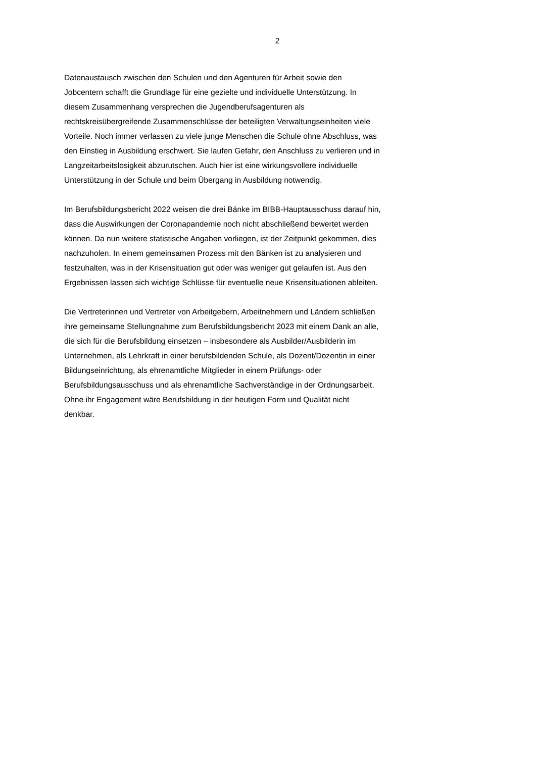2
Datenaustausch zwischen den Schulen und den Agenturen für Arbeit sowie den
Jobcentern schafft die Grundlage für eine gezielte und individuelle Unterstützung. In
diesem Zusammenhang versprechen die Jugendberufsagenturen als
rechtskreisübergreifende Zusammenschlüsse der beteiligten Verwaltungseinheiten viele
Vorteile. Noch immer verlassen zu viele junge Menschen die Schule ohne Abschluss, was
den Einstieg in Ausbildung erschwert. Sie laufen Gefahr, den Anschluss zu verlieren und in
Langzeitarbeitslosigkeit abzurutschen. Auch hier ist eine wirkungsvollere individuelle
Unterstützung in der Schule und beim Übergang in Ausbildung notwendig.
Im Berufsbildungsbericht 2022 weisen die drei Bänke im BIBB-Hauptausschuss darauf hin,
dass die Auswirkungen der Coronapandemie noch nicht abschließend bewertet werden
können. Da nun weitere statistische Angaben vorliegen, ist der Zeitpunkt gekommen, dies
nachzuholen. In einem gemeinsamen Prozess mit den Bänken ist zu analysieren und
festzuhalten, was in der Krisensituation gut oder was weniger gut gelaufen ist. Aus den
Ergebnissen lassen sich wichtige Schlüsse für eventuelle neue Krisensituationen ableiten.
Die Vertreterinnen und Vertreter von Arbeitgebern, Arbeitnehmern und Ländern schließen
ihre gemeinsame Stellungnahme zum Berufsbildungsbericht 2023 mit einem Dank an alle,
die sich für die Berufsbildung einsetzen – insbesondere als Ausbilder/Ausbilderin im
Unternehmen, als Lehrkraft in einer berufsbildenden Schule, als Dozent/Dozentin in einer
Bildungseinrichtung, als ehrenamtliche Mitglieder in einem Prüfungs- oder
Berufsbildungsausschuss und als ehrenamtliche Sachverständige in der Ordnungsarbeit.
Ohne ihr Engagement wäre Berufsbildung in der heutigen Form und Qualität nicht
denkbar.